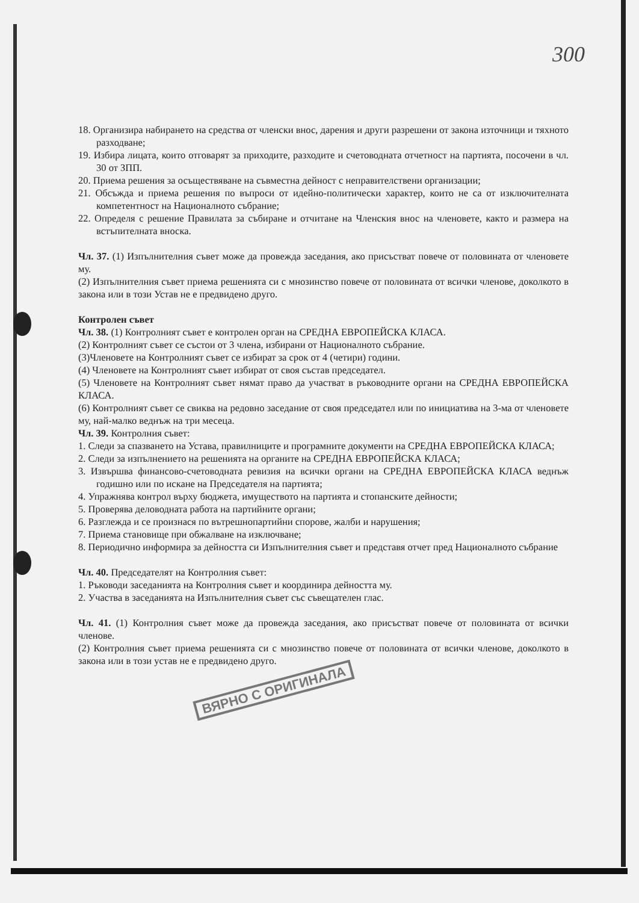300
18. Организира набирането на средства от членски внос, дарения и други разрешени от закона източници и тяхното разходване;
19. Избира лицата, които отговарят за приходите, разходите и счетоводната отчетност на партията, посочени в чл. 30 от ЗПП.
20. Приема решения за осъществяване на съвместна дейност с неправителствени организации;
21. Обсъжда и приема решения по въпроси от идейно-политически характер, които не са от изключителната компетентност на Националното събрание;
22. Определя с решение Правилата за събиране и отчитане на Членския внос на членовете, както и размера на встъпителната вноска.
Чл. 37. (1) Изпълнителния съвет може да провежда заседания, ако присъстват повече от половината от членовете му.
(2) Изпълнителния съвет приема решенията си с мнозинство повече от половината от всички членове, доколкото в закона или в този Устав не е предвидено друго.
Контролен съвет
Чл. 38. (1) Контролният съвет е контролен орган на СРЕДНА ЕВРОПЕЙСКА КЛАСА.
(2) Контролният съвет се състои от 3 члена, избирани от Националното събрание.
(3)Членовете на Контролният съвет се избират за срок от 4 (четири) години.
(4) Членовете на Контролният съвет избират от своя състав председател.
(5) Членовете на Контролният съвет нямат право да участват в ръководните органи на СРЕДНА ЕВРОПЕЙСКА КЛАСА.
(6) Контролният съвет се свиква на редовно заседание от своя председател или по инициатива на 3-ма от членовете му, най-малко веднъж на три месеца.
Чл. 39. Контролния съвет:
1. Следи за спазването на Устава, правилниците и програмните документи на СРЕДНА ЕВРОПЕЙСКА КЛАСА;
2. Следи за изпълнението на решенията на органите на СРЕДНА ЕВРОПЕЙСКА КЛАСА;
3. Извършва финансово-счетоводната ревизия на всички органи на СРЕДНА ЕВРОПЕЙСКА КЛАСА веднъж годишно или по искане на Председателя на партията;
4. Упражнява контрол върху бюджета, имуществото на партията и стопанските дейности;
5. Проверява деловодната работа на партийните органи;
6. Разглежда и се произнася по вътрешнопартийни спорове, жалби и нарушения;
7. Приема становище при обжалване на изключване;
8. Периодично информира за дейността си Изпълнителния съвет и представя отчет пред Националното събрание
Чл. 40. Председателят на Контролния съвет:
1. Ръководи заседанията на Контролния съвет и координира дейността му.
2. Участва в заседанията на Изпълнителния съвет със съвещателен глас.
Чл. 41. (1) Контролния съвет може да провежда заседания, ако присъстват повече от половината от всички членове.
(2) Контролния съвет приема решенията си с мнозинство повече от половината от всички членове, доколкото в закона или в този устав не е предвидено друго.
ВЯРНО С ОРИГИНАЛА